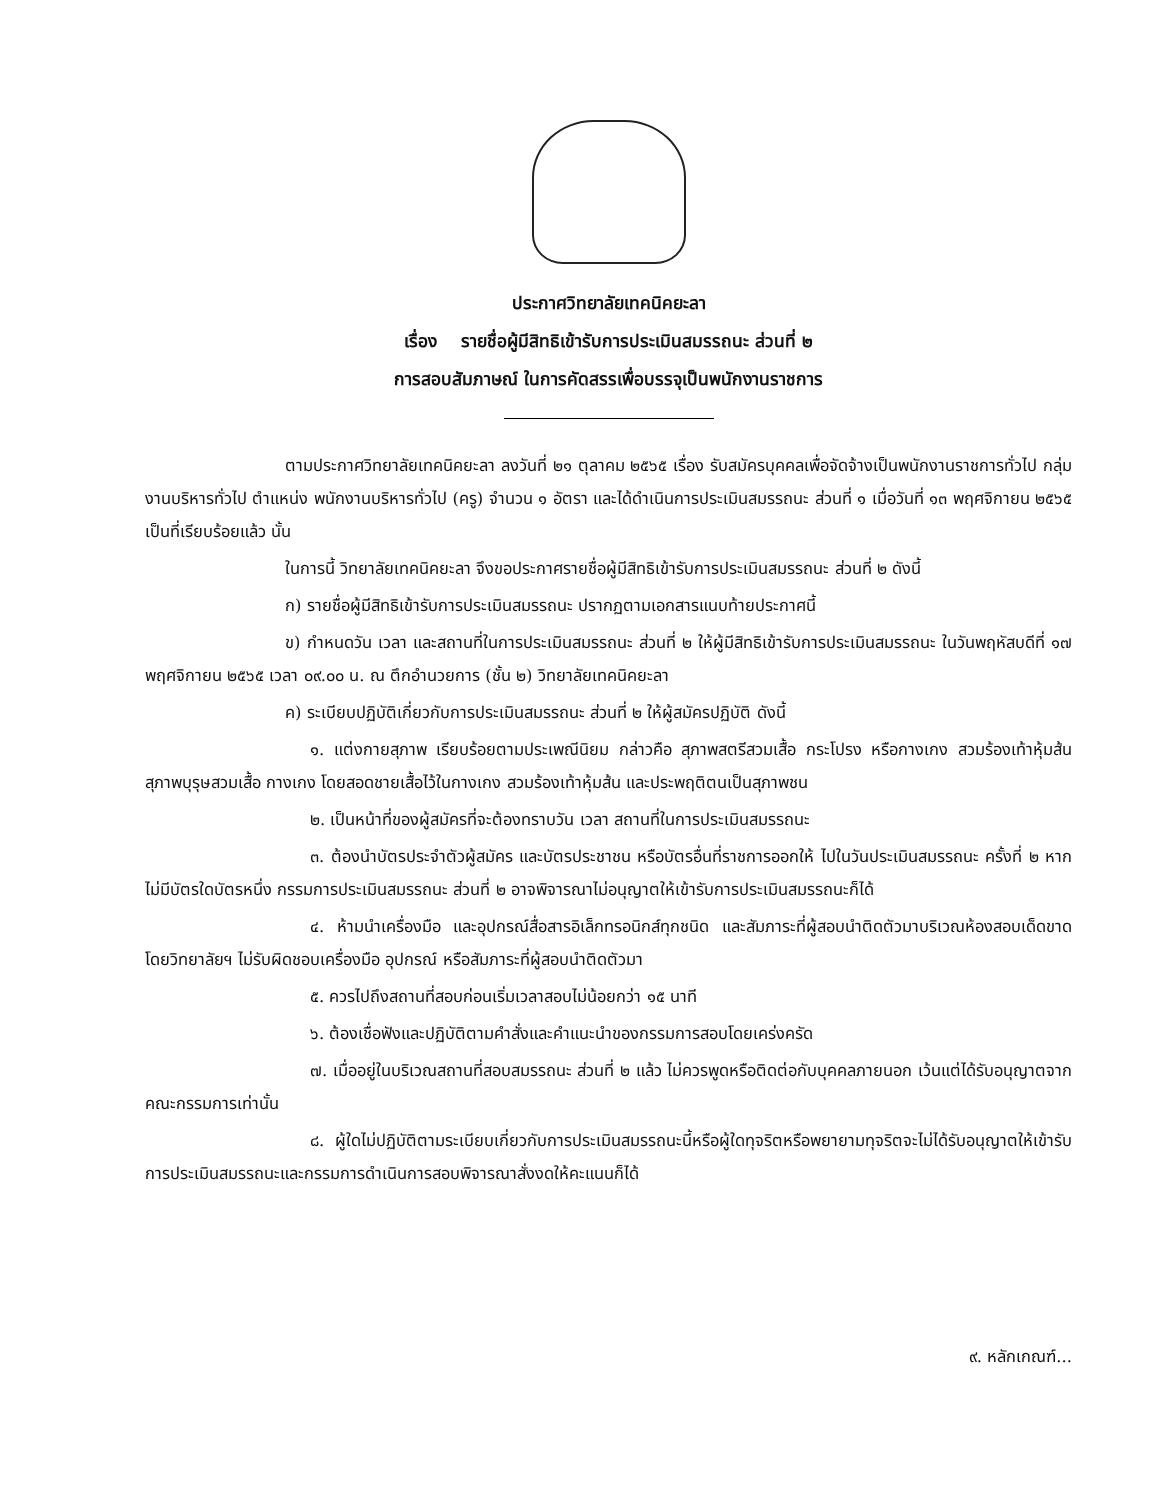ประกาศวิทยาลัยเทคนิคยะลา
เรื่อง รายชื่อผู้มีสิทธิเข้ารับการประเมินสมรรถนะ ส่วนที่ ๒
การสอบสัมภาษณ์ ในการคัดสรรเพื่อบรรจุเป็นพนักงานราชการ
ตามประกาศวิทยาลัยเทคนิคยะลา ลงวันที่ ๒๑ ตุลาคม ๒๕๖๕ เรื่อง รับสมัครบุคคลเพื่อจัดจ้างเป็นพนักงานราชการทั่วไป กลุ่มงานบริหารทั่วไป ตำแหน่ง พนักงานบริหารทั่วไป (ครู) จำนวน ๑ อัตรา และได้ดำเนินการประเมินสมรรถนะ ส่วนที่ ๑ เมื่อวันที่ ๑๓ พฤศจิกายน ๒๕๖๕ เป็นที่เรียบร้อยแล้ว นั้น
ในการนี้ วิทยาลัยเทคนิคยะลา จึงขอประกาศรายชื่อผู้มีสิทธิเข้ารับการประเมินสมรรถนะ ส่วนที่ ๒ ดังนี้
ก) รายชื่อผู้มีสิทธิเข้ารับการประเมินสมรรถนะ ปรากฏตามเอกสารแนบท้ายประกาศนี้
ข) กำหนดวัน เวลา และสถานที่ในการประเมินสมรรถนะ ส่วนที่ ๒ ให้ผู้มีสิทธิเข้ารับการประเมินสมรรถนะ ในวันพฤหัสบดีที่ ๑๗ พฤศจิกายน ๒๕๖๕ เวลา ๐๙.๐๐ น. ณ ตึกอำนวยการ (ชั้น ๒) วิทยาลัยเทคนิคยะลา
ค) ระเบียบปฏิบัติเกี่ยวกับการประเมินสมรรถนะ ส่วนที่ ๒ ให้ผู้สมัครปฏิบัติ ดังนี้
๑. แต่งกายสุภาพ เรียบร้อยตามประเพณีนิยม กล่าวคือ สุภาพสตรีสวมเสื้อ กระโปรง หรือกางเกง สวมร้องเท้าหุ้มส้น สุภาพบุรุษสวมเสื้อ กางเกง โดยสอดชายเสื้อไว้ในกางเกง สวมร้องเท้าหุ้มส้น และประพฤติตนเป็นสุภาพชน
๒. เป็นหน้าที่ของผู้สมัครที่จะต้องทราบวัน เวลา สถานที่ในการประเมินสมรรถนะ
๓. ต้องนำบัตรประจำตัวผู้สมัคร และบัตรประชาชน หรือบัตรอื่นที่ราชการออกให้ ไปในวันประเมินสมรรถนะ ครั้งที่ ๒ หากไม่มีบัตรใดบัตรหนึ่ง กรรมการประเมินสมรรถนะ ส่วนที่ ๒ อาจพิจารณาไม่อนุญาตให้เข้ารับการประเมินสมรรถนะก็ได้
๔. ห้ามนำเครื่องมือ และอุปกรณ์สื่อสารอิเล็กทรอนิกส์ทุกชนิด และสัมภาระที่ผู้สอบนำติดตัวมาบริเวณห้องสอบเด็ดขาด โดยวิทยาลัยฯ ไม่รับผิดชอบเครื่องมือ อุปกรณ์ หรือสัมภาระที่ผู้สอบนำติดตัวมา
๕. ควรไปถึงสถานที่สอบก่อนเริ่มเวลาสอบไม่น้อยกว่า ๑๕ นาที
๖. ต้องเชื่อฟังและปฏิบัติตามคำสั่งและคำแนะนำของกรรมการสอบโดยเคร่งครัด
๗. เมื่ออยู่ในบริเวณสถานที่สอบสมรรถนะ ส่วนที่ ๒ แล้ว ไม่ควรพูดหรือติดต่อกับบุคคลภายนอก เว้นแต่ได้รับอนุญาตจากคณะกรรมการเท่านั้น
๘. ผู้ใดไม่ปฏิบัติตามระเบียบเกี่ยวกับการประเมินสมรรถนะนี้หรือผู้ใดทุจริตหรือพยายามทุจริตจะไม่ได้รับอนุญาตให้เข้ารับการประเมินสมรรถนะและกรรมการดำเนินการสอบพิจารณาสั่งงดให้คะแนนก็ได้
๙. หลักเกณฑ์...